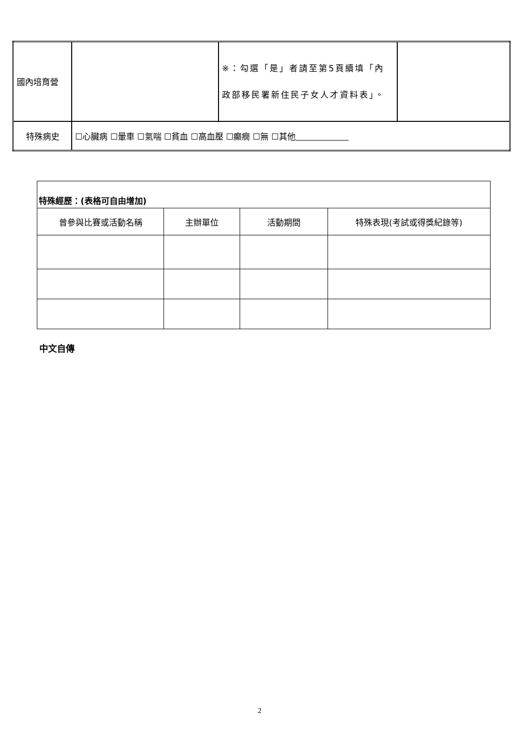| 國內培育營 | | ※：勾選「是」者請至第5頁續填「內政部移民署新住民子女人才資料表」。 | |
| 特殊病史 | ☐心臟病 ☐暈車 ☐氣喘 ☐貧血 ☐高血壓 ☐癲癇 ☐無 ☐其他 | | |
| 特殊經歷：(表格可自由增加) | | | |
| 曾參與比賽或活動名稱 | 主辦單位 | 活動期間 | 特殊表現(考試或得獎紀錄等) |
中文自傳
2